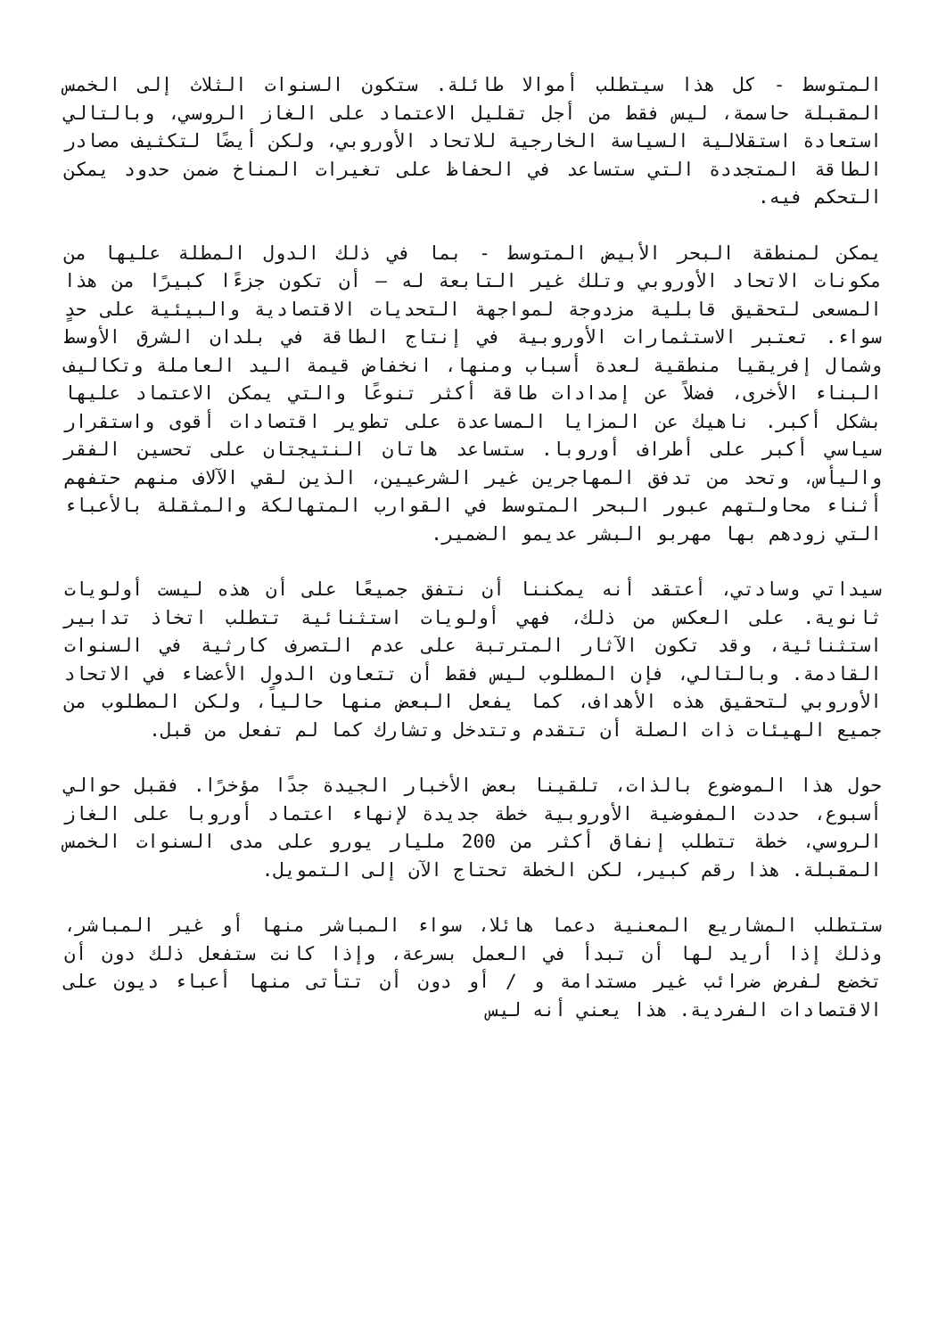المتوسط - كل هذا سيتطلب أموالا طائلة. ستكون السنوات الثلاث إلى الخمس المقبلة حاسمة، ليس فقط من أجل تقليل الاعتماد على الغاز الروسي، وبالتالي استعادة استقلالية السياسة الخارجية للاتحاد الأوروبي، ولكن أيضًا لتكثيف مصادر الطاقة المتجددة التي ستساعد في الحفاظ على تغيرات المناخ ضمن حدود يمكن التحكم فيه.
يمكن لمنطقة البحر الأبيض المتوسط - بما في ذلك الدول المطلة عليها من مكونات الاتحاد الأوروبي وتلك غير التابعة له – أن تكون جزءًا كبيرًا من هذا المسعى لتحقيق قابلية مزدوجة لمواجهة التحديات الاقتصادية والبيئية على حدٍ سواء. تعتبر الاستثمارات الأوروبية في إنتاج الطاقة في بلدان الشرق الأوسط وشمال إفريقيا منطقية لعدة أسباب ومنها، انخفاض قيمة اليد العاملة وتكاليف البناء الأخرى، فضلاً عن إمدادات طاقة أكثر تنوعًا والتي يمكن الاعتماد عليها بشكل أكبر. ناهيك عن المزايا المساعدة على تطوير اقتصادات أقوى واستقرار سياسي أكبر على أطراف أوروبا. ستساعد هاتان النتيجتان على تحسين الفقر واليأس، وتحد من تدفق المهاجرين غير الشرعيين، الذين لقي الآلاف منهم حتفهم أثناء محاولتهم عبور البحر المتوسط في القوارب المتهالكة والمثقلة بالأعباء التي زودهم بها مهربو البشر عديمو الضمير.
سيداتي وسادتي، أعتقد أنه يمكننا أن نتفق جميعًا على أن هذه ليست أولويات ثانوية. على العكس من ذلك، فهي أولويات استثنائية تتطلب اتخاذ تدابير استثنائية، وقد تكون الآثار المترتبة على عدم التصرف كارثية في السنوات القادمة. وبالتالي، فإن المطلوب ليس فقط أن تتعاون الدول الأعضاء في الاتحاد الأوروبي لتحقيق هذه الأهداف، كما يفعل البعض منها حالياً، ولكن المطلوب من جميع الهيئات ذات الصلة أن تتقدم وتتدخل وتشارك كما لم تفعل من قبل.
حول هذا الموضوع بالذات، تلقينا بعض الأخبار الجيدة جدًا مؤخرًا. فقبل حوالي أسبوع، حددت المفوضية الأوروبية خطة جديدة لإنهاء اعتماد أوروبا على الغاز الروسي، خطة تتطلب إنفاق أكثر من 200 مليار يورو على مدى السنوات الخمس المقبلة. هذا رقم كبير، لكن الخطة تحتاج الآن إلى التمويل.
ستتطلب المشاريع المعنية دعما هائلا، سواء المباشر منها أو غير المباشر، وذلك إذا أريد لها أن تبدأ في العمل بسرعة، وإذا كانت ستفعل ذلك دون أن تخضع لفرض ضرائب غير مستدامة و / أو دون أن تتأتى منها أعباء ديون على الاقتصادات الفردية. هذا يعني أنه ليس